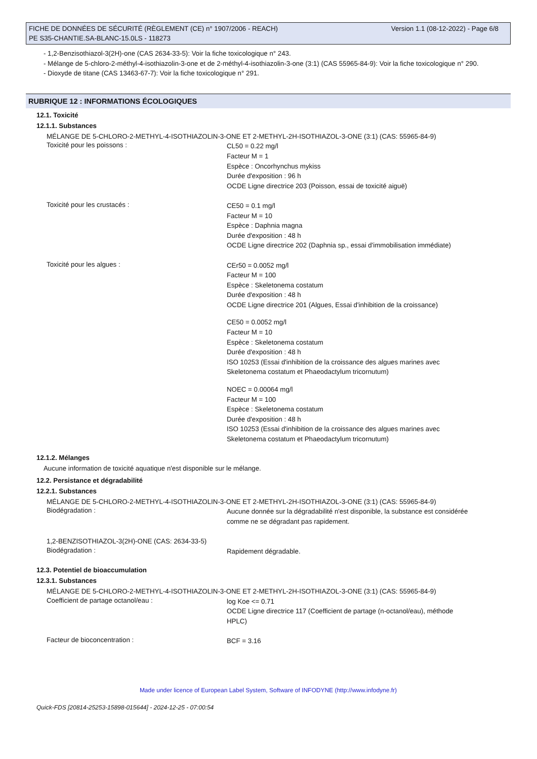Version 1.1 (08-12-2022) - Page 6/8 FICHE DE DONNÉES DE SÉCURITÉ (RÈGLEMENT (CE) n° 1907/2006 - REACH)
PE S35-CHANTIE.SA-BLANC-15.0LS - 118273
- 1,2-Benzisothiazol-3(2H)-one (CAS 2634-33-5): Voir la fiche toxicologique n° 243.
- Mélange de 5-chloro-2-méthyl-4-isothiazolin-3-one et de 2-méthyl-4-isothiazolin-3-one (3:1) (CAS 55965-84-9): Voir la fiche toxicologique n° 290.
- Dioxyde de titane (CAS 13463-67-7): Voir la fiche toxicologique n° 291.
RUBRIQUE 12 : INFORMATIONS ÉCOLOGIQUES
12.1. Toxicité
12.1.1. Substances
MÉLANGE DE 5-CHLORO-2-METHYL-4-ISOTHIAZOLIN-3-ONE ET 2-METHYL-2H-ISOTHIAZOL-3-ONE (3:1) (CAS: 55965-84-9)
Toxicité pour les poissons :
CL50 = 0.22 mg/l
Facteur M = 1
Espèce : Oncorhynchus mykiss
Durée d'exposition : 96 h
OCDE Ligne directrice 203 (Poisson, essai de toxicité aiguë)
Toxicité pour les crustacés :
CE50 = 0.1 mg/l
Facteur M = 10
Espèce : Daphnia magna
Durée d'exposition : 48 h
OCDE Ligne directrice 202 (Daphnia sp., essai d'immobilisation immédiate)
Toxicité pour les algues :
CEr50 = 0.0052 mg/l
Facteur M = 100
Espèce : Skeletonema costatum
Durée d'exposition : 48 h
OCDE Ligne directrice 201 (Algues, Essai d'inhibition de la croissance)
CE50 = 0.0052 mg/l
Facteur M = 10
Espèce : Skeletonema costatum
Durée d'exposition : 48 h
ISO 10253 (Essai d'inhibition de la croissance des algues marines avec Skeletonema costatum et Phaeodactylum tricornutum)
NOEC = 0.00064 mg/l
Facteur M = 100
Espèce : Skeletonema costatum
Durée d'exposition : 48 h
ISO 10253 (Essai d'inhibition de la croissance des algues marines avec Skeletonema costatum et Phaeodactylum tricornutum)
12.1.2. Mélanges
Aucune information de toxicité aquatique n'est disponible sur le mélange.
12.2. Persistance et dégradabilité
12.2.1. Substances
MÉLANGE DE 5-CHLORO-2-METHYL-4-ISOTHIAZOLIN-3-ONE ET 2-METHYL-2H-ISOTHIAZOL-3-ONE (3:1) (CAS: 55965-84-9)
Biodégradation :
Aucune donnée sur la dégradabilité n'est disponible, la substance est considérée comme ne se dégradant pas rapidement.
1,2-BENZISOTHIAZOL-3(2H)-ONE (CAS: 2634-33-5)
Biodégradation :
Rapidement dégradable.
12.3. Potentiel de bioaccumulation
12.3.1. Substances
MÉLANGE DE 5-CHLORO-2-METHYL-4-ISOTHIAZOLIN-3-ONE ET 2-METHYL-2H-ISOTHIAZOL-3-ONE (3:1) (CAS: 55965-84-9)
Coefficient de partage octanol/eau :
log Koe <= 0.71
OCDE Ligne directrice 117 (Coefficient de partage (n-octanol/eau), méthode HPLC)
Facteur de bioconcentration :
BCF = 3.16
Made under licence of European Label System, Software of INFODYNE (http://www.infodyne.fr)
Quick-FDS [20814-25253-15898-015644] - 2024-12-25 - 07:00:54